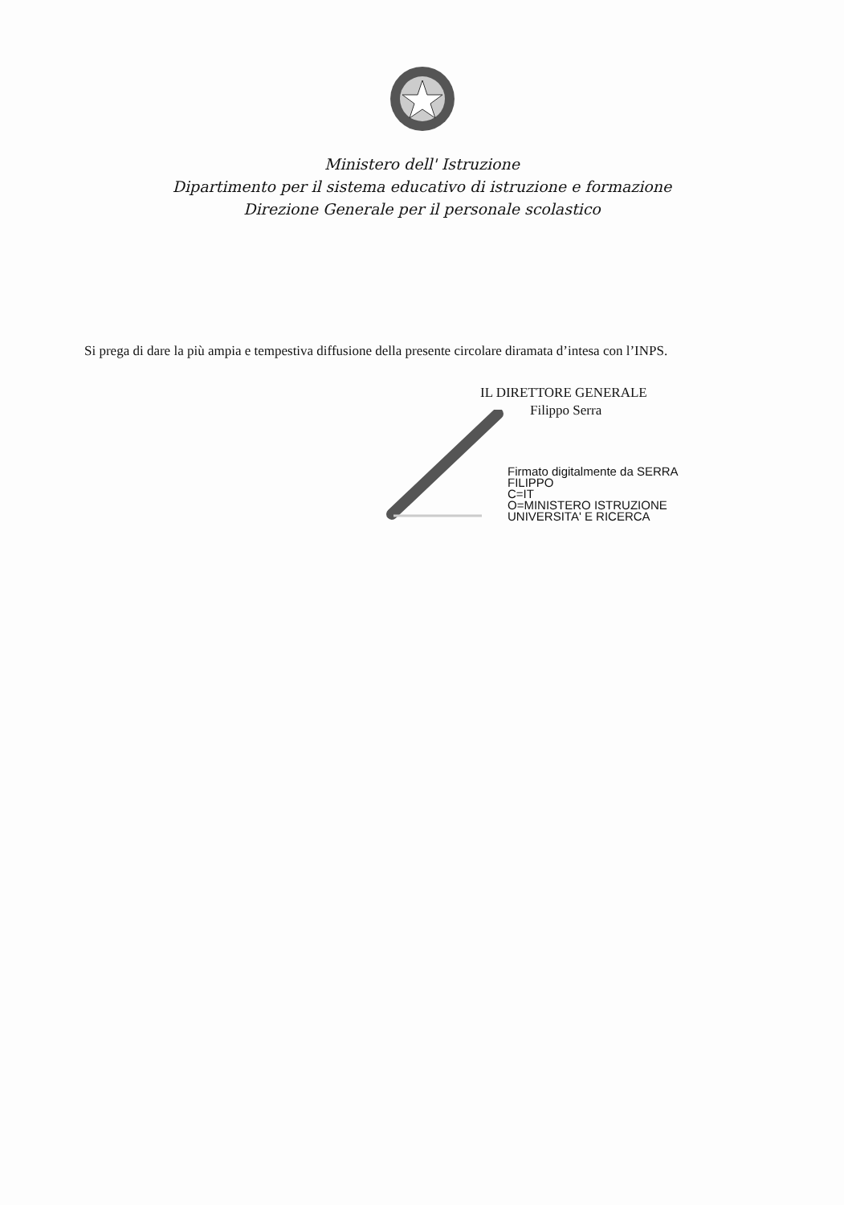Ministero dell' Istruzione
Dipartimento per il sistema educativo di istruzione e formazione
Direzione Generale per il personale scolastico
Si prega di dare la più ampia e tempestiva diffusione della presente circolare diramata d’intesa con l’INPS.
IL DIRETTORE GENERALE
Filippo Serra
Firmato digitalmente da SERRA
FILIPPO
C=IT
O=MINISTERO ISTRUZIONE
UNIVERSITA' E RICERCA